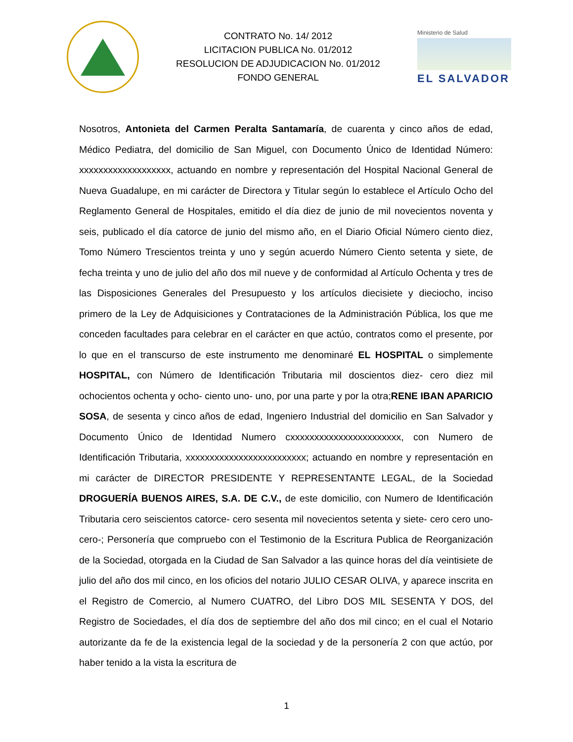CONTRATO No. 14/ 2012
LICITACION PUBLICA No. 01/2012
RESOLUCION DE ADJUDICACION No. 01/2012
FONDO GENERAL
Ministerio de Salud
EL SALVADOR
Nosotros, Antonieta del Carmen Peralta Santamaría, de cuarenta y cinco años de edad, Médico Pediatra, del domicilio de San Miguel, con Documento Único de Identidad Número: xxxxxxxxxxxxxxxxxxx, actuando en nombre y representación del Hospital Nacional General de Nueva Guadalupe, en mi carácter de Directora y Titular según lo establece el Artículo Ocho del Reglamento General de Hospitales, emitido el día diez de junio de mil novecientos noventa y seis, publicado el día catorce de junio del mismo año, en el Diario Oficial Número ciento diez, Tomo Número Trescientos treinta y uno y según acuerdo Número Ciento setenta y siete, de fecha treinta y uno de julio del año dos mil nueve y de conformidad al Artículo Ochenta y tres de las Disposiciones Generales del Presupuesto y los artículos diecisiete y dieciocho, inciso primero de la Ley de Adquisiciones y Contrataciones de la Administración Pública, los que me conceden facultades para celebrar en el carácter en que actúo, contratos como el presente, por lo que en el transcurso de este instrumento me denominaré EL HOSPITAL o simplemente HOSPITAL, con Número de Identificación Tributaria mil doscientos diez- cero diez mil ochocientos ochenta y ocho- ciento uno- uno, por una parte y por la otra;RENE IBAN APARICIO SOSA, de sesenta y cinco años de edad, Ingeniero Industrial del domicilio en San Salvador y Documento Único de Identidad Numero cxxxxxxxxxxxxxxxxxxxxxxx, con Numero de Identificación Tributaria, xxxxxxxxxxxxxxxxxxxxxxxxx; actuando en nombre y representación en mi carácter de DIRECTOR PRESIDENTE Y REPRESENTANTE LEGAL, de la Sociedad DROGUERÍA BUENOS AIRES, S.A. DE C.V., de este domicilio, con Numero de Identificación Tributaria cero seiscientos catorce- cero sesenta mil novecientos setenta y siete- cero cero uno- cero-; Personería que compruebo con el Testimonio de la Escritura Publica de Reorganización de la Sociedad, otorgada en la Ciudad de San Salvador a las quince horas del día veintisiete de julio del año dos mil cinco, en los oficios del notario JULIO CESAR OLIVA, y aparece inscrita en el Registro de Comercio, al Numero CUATRO, del Libro DOS MIL SESENTA Y DOS, del Registro de Sociedades, el día dos de septiembre del año dos mil cinco; en el cual el Notario autorizante da fe de la existencia legal de la sociedad y de la personería 2 con que actúo, por haber tenido a la vista la escritura de
1